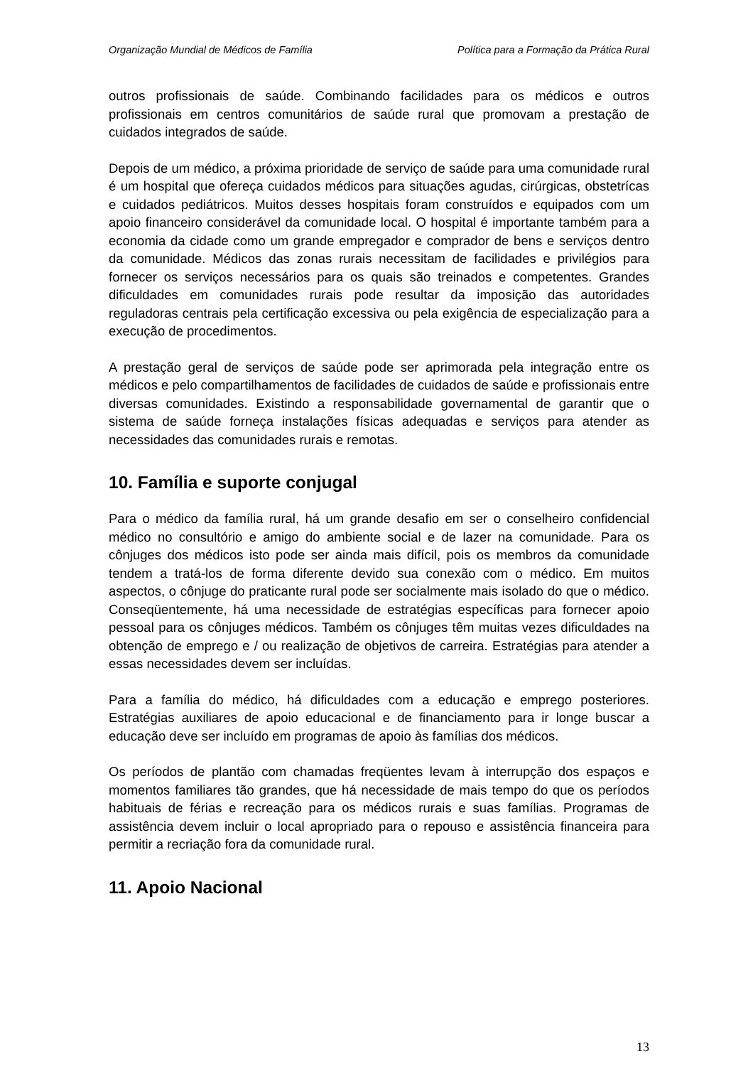Organização Mundial de Médicos de Família Política para a Formação da Prática Rural
outros profissionais de saúde. Combinando facilidades para os médicos e outros profissionais em centros comunitários de saúde rural que promovam a prestação de cuidados integrados de saúde.
Depois de um médico, a próxima prioridade de serviço de saúde para uma comunidade rural é um hospital que ofereça cuidados médicos para situações agudas, cirúrgicas, obstetrícas e cuidados pediátricos. Muitos desses hospitais foram construídos e equipados com um apoio financeiro considerável da comunidade local. O hospital é importante também para a economia da cidade como um grande empregador e comprador de bens e serviços dentro da comunidade. Médicos das zonas rurais necessitam de facilidades e privilégios para fornecer os serviços necessários para os quais são treinados e competentes. Grandes dificuldades em comunidades rurais pode resultar da imposição das autoridades reguladoras centrais pela certificação excessiva ou pela exigência de especialização para a execução de procedimentos.
A prestação geral de serviços de saúde pode ser aprimorada pela integração entre os médicos e pelo compartilhamentos de facilidades de cuidados de saúde e profissionais entre diversas comunidades. Existindo a responsabilidade governamental de garantir que o sistema de saúde forneça instalações físicas adequadas e serviços para atender as necessidades das comunidades rurais e remotas.
10. Família e suporte conjugal
Para o médico da família rural, há um grande desafio em ser o conselheiro confidencial médico no consultório e amigo do ambiente social e de lazer na comunidade. Para os cônjuges dos médicos isto pode ser ainda mais difícil, pois os membros da comunidade tendem a tratá-los de forma diferente devido sua conexão com o médico. Em muitos aspectos, o cônjuge do praticante rural pode ser socialmente mais isolado do que o médico. Conseqüentemente, há uma necessidade de estratégias específicas para fornecer apoio pessoal para os cônjuges médicos. Também os cônjuges têm muitas vezes dificuldades na obtenção de emprego e / ou realização de objetivos de carreira. Estratégias para atender a essas necessidades devem ser incluídas.
Para a família do médico, há dificuldades com a educação e emprego posteriores. Estratégias auxiliares de apoio educacional e de financiamento para ir longe buscar a educação deve ser incluído em programas de apoio às famílias dos médicos.
Os períodos de plantão com chamadas freqüentes levam à interrupção dos espaços e momentos familiares tão grandes, que há necessidade de mais tempo do que os períodos habituais de férias e recreação para os médicos rurais e suas famílias. Programas de assistência devem incluir o local apropriado para o repouso e assistência financeira para permitir a recriação fora da comunidade rural.
11. Apoio Nacional
13